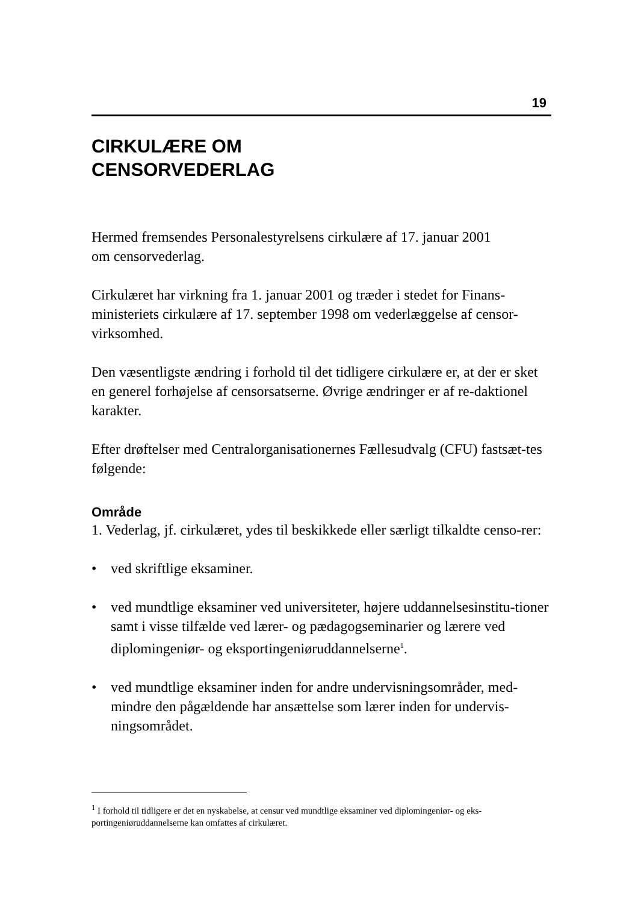19
CIRKULÆRE OM
CENSORVEDERLAG
Hermed fremsendes Personalestyrelsens cirkulære af 17. januar 2001
om censorvederlag.
Cirkulæret har virkning fra 1. januar 2001 og træder i stedet for Finans-ministeriets cirkulære af 17. september 1998 om vederlæggelse af censor-virksomhed.
Den væsentligste ændring i forhold til det tidligere cirkulære er, at der er sket en generel forhøjelse af censorsatserne. Øvrige ændringer er af re-daktionel karakter.
Efter drøftelser med Centralorganisationernes Fællesudvalg (CFU) fastsæt-tes følgende:
Område
1. Vederlag, jf. cirkulæret, ydes til beskikkede eller særligt tilkaldte censo-rer:
• ved skriftlige eksaminer.
• ved mundtlige eksaminer ved universiteter, højere uddannelsesinstitu-tioner samt i visse tilfælde ved lærer- og pædagogseminarier og lærere ved diplomingeniør- og eksportingeniøruddannelserne<sup>1</sup>.
• ved mundtlige eksaminer inden for andre undervisningsområder, med-mindre den pågældende har ansættelse som lærer inden for undervis-ningsområdet.
<sup>1</sup> I forhold til tidligere er det en nyskabelse, at censur ved mundtlige eksaminer ved diplomingeniør- og eks-portingeniøruddannelserne kan omfattes af cirkulæret.